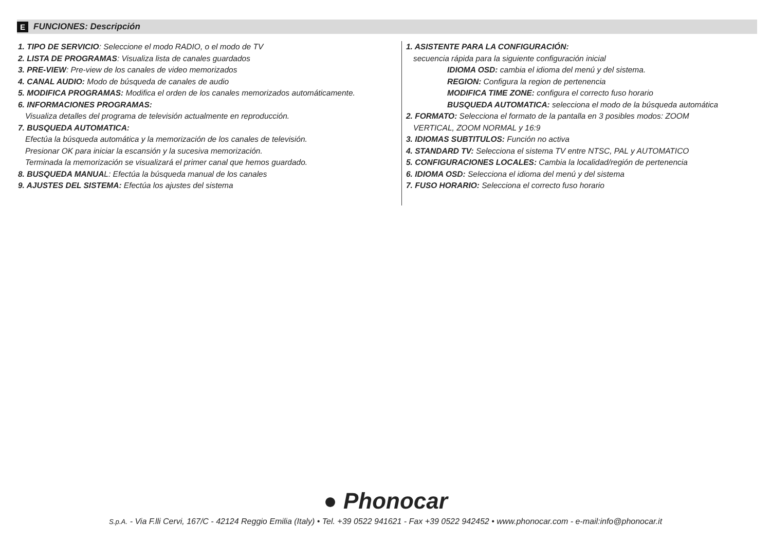E FUNCIONES: Descripción
1. TIPO DE SERVICIO: Seleccione el modo RADIO, o el modo de TV
2. LISTA DE PROGRAMAS: Visualiza lista de canales guardados
3. PRE-VIEW: Pre-view de los canales de video memorizados
4. CANAL AUDIO: Modo de búsqueda de canales de audio
5. MODIFICA PROGRAMAS: Modifica el orden de los canales memorizados automáticamente.
6. INFORMACIONES PROGRAMAS:
Visualiza detalles del programa de televisión actualmente en reproducción.
7. BUSQUEDA AUTOMATICA:
Efectúa la búsqueda automática y la memorización de los canales de televisión.
Presionar OK para iniciar la escansión y la sucesiva memorización.
Terminada la memorización se visualizará el primer canal que hemos guardado.
8. BUSQUEDA MANUAL: Efectúa la búsqueda manual de los canales
9. AJUSTES DEL SISTEMA: Efectúa los ajustes del sistema
1. ASISTENTE PARA LA CONFIGURACIÓN:
secuencia rápida para la siguiente configuración inicial
IDIOMA OSD: cambia el idioma del menú y del sistema.
REGION: Configura la region de pertenencia
MODIFICA TIME ZONE: configura el correcto fuso horario
BUSQUEDA AUTOMATICA: selecciona el modo de la búsqueda automática
2. FORMATO: Selecciona el formato de la pantalla en 3 posibles modos: ZOOM
VERTICAL, ZOOM NORMAL y 16:9
3. IDIOMAS SUBTITULOS: Función no activa
4. STANDARD TV: Selecciona el sistema TV entre NTSC, PAL y AUTOMATICO
5. CONFIGURACIONES LOCALES: Cambia la localidad/región de pertenencia
6. IDIOMA OSD: Selecciona el idioma del menú y del sistema
7. FUSO HORARIO: Selecciona el correcto fuso horario
● Phonocar
S.p.A. - Via F.lli Cervi, 167/C - 42124 Reggio Emilia (Italy) • Tel. +39 0522 941621 - Fax +39 0522 942452 • www.phonocar.com - e-mail:info@phonocar.it